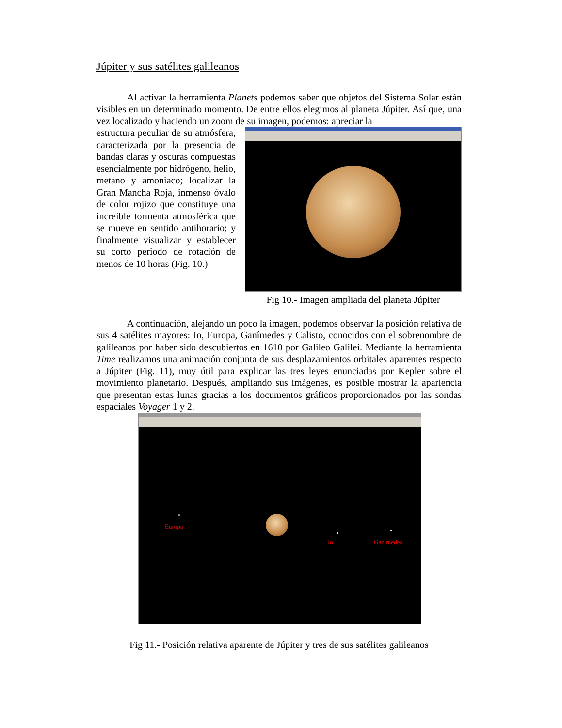Júpiter y sus satélites galileanos
Al activar la herramienta Planets podemos saber que objetos del Sistema Solar están visibles en un determinado momento. De entre ellos elegimos al planeta Júpiter. Así que, una vez localizado y haciendo un zoom de su imagen, podemos: apreciar la
estructura peculiar de su atmósfera, caracterizada por la presencia de bandas claras y oscuras compuestas esencialmente por hidrógeno, helio, metano y amoniaco; localizar la Gran Mancha Roja, inmenso óvalo de color rojizo que constituye una increíble tormenta atmosférica que se mueve en sentido antihorario; y finalmente visualizar y establecer su corto periodo de rotación de menos de 10 horas (Fig. 10.)
Fig 10.- Imagen ampliada del planeta Júpiter
A continuación, alejando un poco la imagen, podemos observar la posición relativa de sus 4 satélites mayores: Io, Europa, Ganímedes y Calisto, conocidos con el sobrenombre de galileanos por haber sido descubiertos en 1610 por Galileo Galilei. Mediante la herramienta Time realizamos una animación conjunta de sus desplazamientos orbitales aparentes respecto a Júpiter (Fig. 11), muy útil para explicar las tres leyes enunciadas por Kepler sobre el movimiento planetario. Después, ampliando sus imágenes, es posible mostrar la apariencia que presentan estas lunas gracias a los documentos gráficos proporcionados por las sondas espaciales Voyager 1 y 2.
Europa
Io Ganímedes
Fig 11.- Posición relativa aparente de Júpiter y tres de sus satélites galileanos